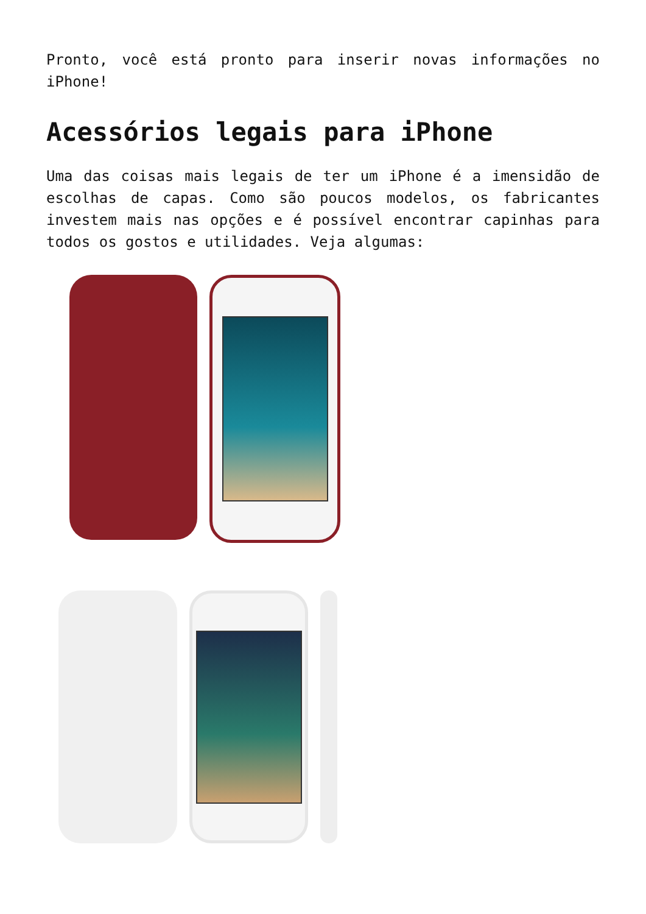Pronto, você está pronto para inserir novas informações no iPhone!
Acessórios legais para iPhone
Uma das coisas mais legais de ter um iPhone é a imensidão de escolhas de capas. Como são poucos modelos, os fabricantes investem mais nas opções e é possível encontrar capinhas para todos os gostos e utilidades. Veja algumas: